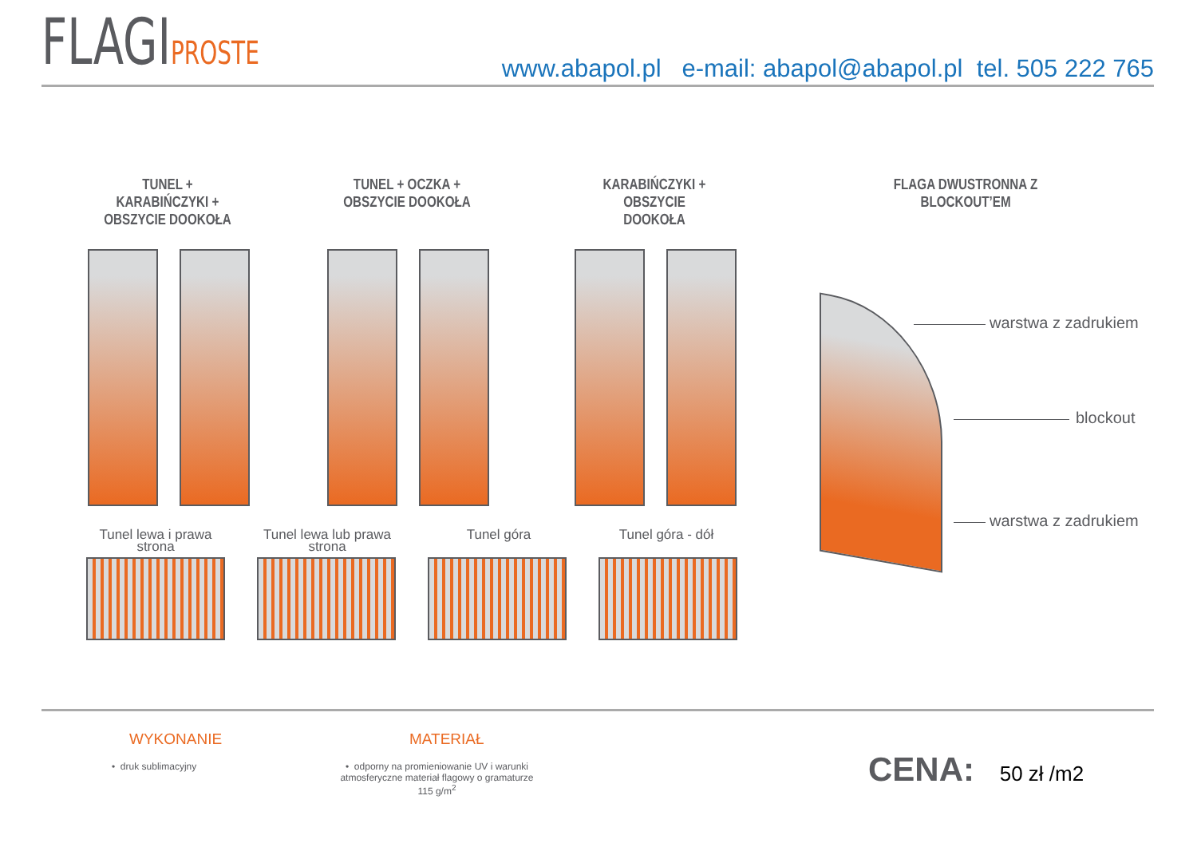FLAGIPROSTE
www.abapol.pl e-mail: abapol@abapol.pl tel. 505 222 765
TUNEL + KARABIŃCZYKI +
OBSZYCIE DOOKOŁA
TUNEL + OCZKA +
OBSZYCIE DOOKOŁA
KARABIŃCZYKI + OBSZYCIE
DOOKOŁA
FLAGA DWUSTRONNA Z BLOCKOUT’EM
Tunel lewa i prawa strona
Tunel lewa lub prawa strona
Tunel góra Tunel góra - dół
warstwa z zadrukiem
blockout
warstwa z zadrukiem
WYKONANIE
• druk sublimacyjny
MATERIAŁ
• odporny na promieniowanie UV i warunki atmosferyczne materiał flagowy o gramaturze 115 g/m<sup>2</sup>
CENA: 50 zł /m2